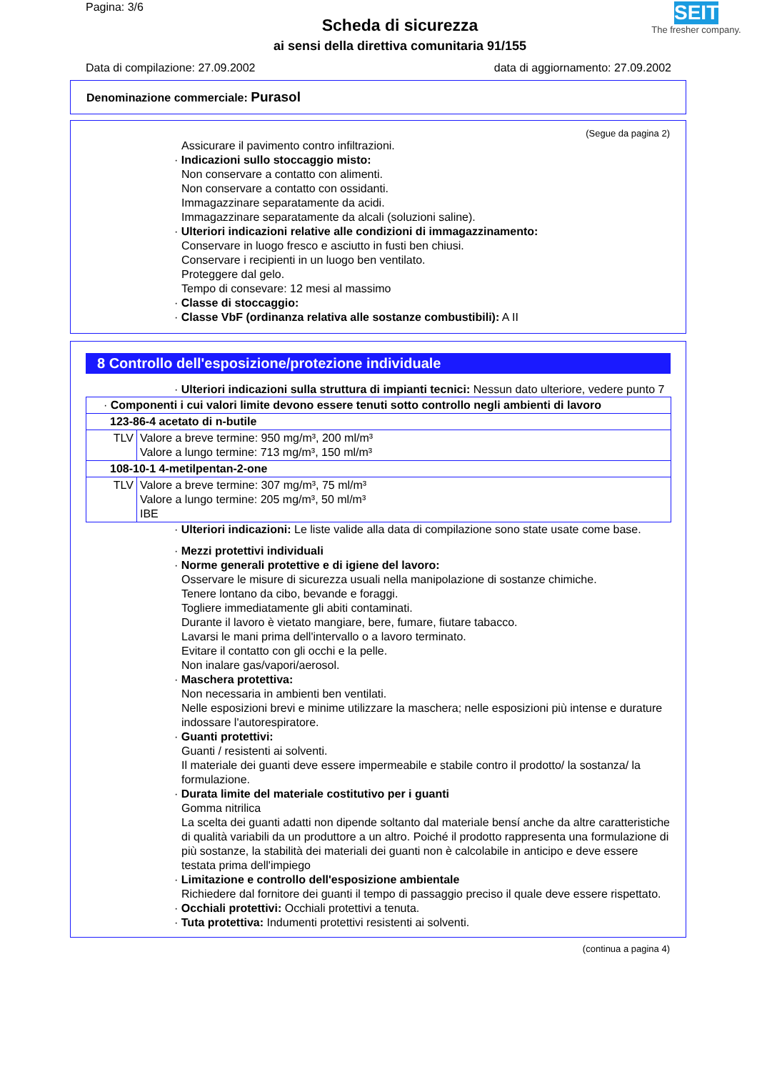Pagina: 3/6
Scheda di sicurezza
ai sensi della direttiva comunitaria 91/155
SEITZ
The fresher company.
Data di compilazione: 27.09.2002 data di aggiornamento: 27.09.2002
Denominazione commerciale: Purasol
(Segue da pagina 2)
Assicurare il pavimento contro infiltrazioni.
· Indicazioni sullo stoccaggio misto:
Non conservare a contatto con alimenti.
Non conservare a contatto con ossidanti.
Immagazzinare separatamente da acidi.
Immagazzinare separatamente da alcali (soluzioni saline).
· Ulteriori indicazioni relative alle condizioni di immagazzinamento:
Conservare in luogo fresco e asciutto in fusti ben chiusi.
Conservare i recipienti in un luogo ben ventilato.
Proteggere dal gelo.
Tempo di consevare: 12 mesi al massimo
· Classe di stoccaggio:
· Classe VbF (ordinanza relativa alle sostanze combustibili): A II
8 Controllo dell'esposizione/protezione individuale
· Ulteriori indicazioni sulla struttura di impianti tecnici: Nessun dato ulteriore, vedere punto 7
| · Componenti i cui valori limite devono essere tenuti sotto controllo negli ambienti di lavoro | |
| 123-86-4 acetato di n-butile | |
| TLV | Valore a breve termine: 950 mg/m³, 200 ml/m³ Valore a lungo termine: 713 mg/m³, 150 ml/m³ |
| 108-10-1 4-metilpentan-2-one | |
| TLV | Valore a breve termine: 307 mg/m³, 75 ml/m³ Valore a lungo termine: 205 mg/m³, 50 ml/m³ IBE |
· Ulteriori indicazioni: Le liste valide alla data di compilazione sono state usate come base.
· Mezzi protettivi individuali
· Norme generali protettive e di igiene del lavoro:
Osservare le misure di sicurezza usuali nella manipolazione di sostanze chimiche.
Tenere lontano da cibo, bevande e foraggi.
Togliere immediatamente gli abiti contaminati.
Durante il lavoro è vietato mangiare, bere, fumare, fiutare tabacco.
Lavarsi le mani prima dell'intervallo o a lavoro terminato.
Evitare il contatto con gli occhi e la pelle.
Non inalare gas/vapori/aerosol.
· Maschera protettiva:
Non necessaria in ambienti ben ventilati.
Nelle esposizioni brevi e minime utilizzare la maschera; nelle esposizioni più intense e durature indossare l'autorespiratore.
· Guanti protettivi:
Guanti / resistenti ai solventi.
Il materiale dei guanti deve essere impermeabile e stabile contro il prodotto/ la sostanza/ la formulazione.
· Durata limite del materiale costitutivo per i guanti
Gomma nitrilica
La scelta dei guanti adatti non dipende soltanto dal materiale bensí anche da altre caratteristiche di qualità variabili da un produttore a un altro. Poiché il prodotto rappresenta una formulazione di più sostanze, la stabilità dei materiali dei guanti non è calcolabile in anticipo e deve essere testata prima dell'impiego
· Limitazione e controllo dell'esposizione ambientale
Richiedere dal fornitore dei guanti il tempo di passaggio preciso il quale deve essere rispettato.
· Occhiali protettivi: Occhiali protettivi a tenuta.
· Tuta protettiva: Indumenti protettivi resistenti ai solventi.
(continua a pagina 4)